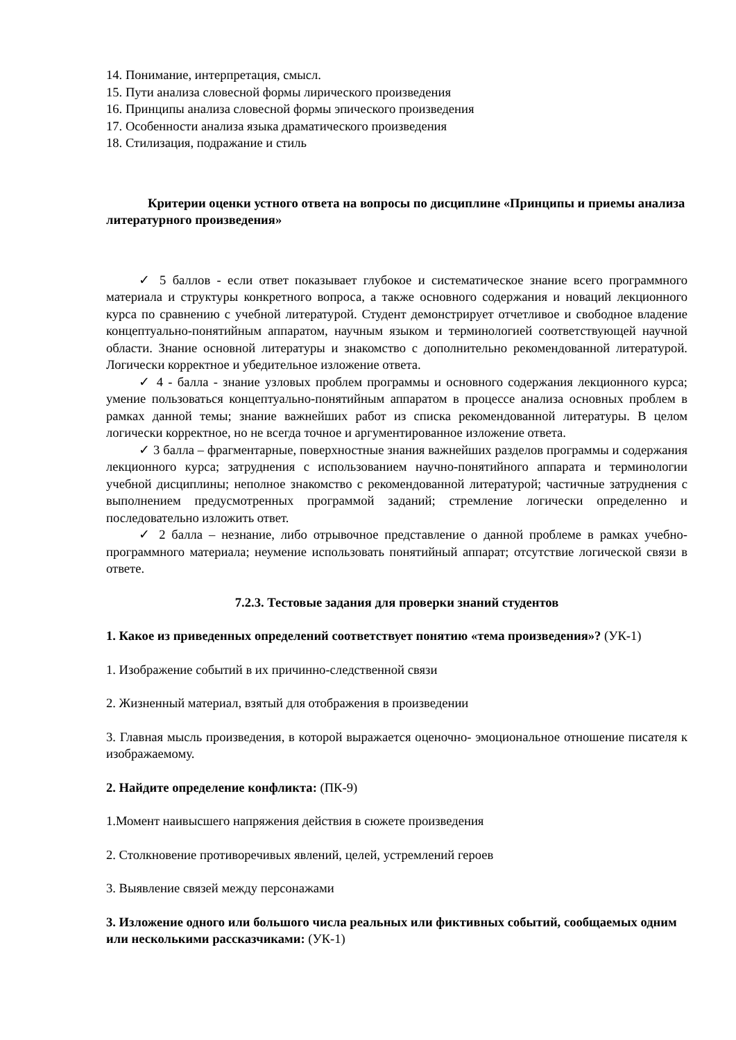14. Понимание, интерпретация, смысл.
15. Пути анализа словесной формы лирического произведения
16. Принципы анализа словесной формы эпического произведения
17. Особенности анализа языка драматического произведения
18. Стилизация, подражание и стиль
Критерии оценки устного ответа на вопросы по дисциплине «Принципы и приемы анализа литературного произведения»
✓ 5 баллов - если ответ показывает глубокое и систематическое знание всего программного материала и структуры конкретного вопроса, а также основного содержания и новаций лекционного курса по сравнению с учебной литературой. Студент демонстрирует отчетливое и свободное владение концептуально-понятийным аппаратом, научным языком и терминологией соответствующей научной области. Знание основной литературы и знакомство с дополнительно рекомендованной литературой. Логически корректное и убедительное изложение ответа.
✓ 4 - балла - знание узловых проблем программы и основного содержания лекционного курса; умение пользоваться концептуально-понятийным аппаратом в процессе анализа основных проблем в рамках данной темы; знание важнейших работ из списка рекомендованной литературы. В целом логически корректное, но не всегда точное и аргументированное изложение ответа.
✓ 3 балла – фрагментарные, поверхностные знания важнейших разделов программы и содержания лекционного курса; затруднения с использованием научно-понятийного аппарата и терминологии учебной дисциплины; неполное знакомство с рекомендованной литературой; частичные затруднения с выполнением предусмотренных программой заданий; стремление логически определенно и последовательно изложить ответ.
✓ 2 балла – незнание, либо отрывочное представление о данной проблеме в рамках учебно-программного материала; неумение использовать понятийный аппарат; отсутствие логической связи в ответе.
7.2.3. Тестовые задания для проверки знаний студентов
1. Какое из приведенных определений соответствует понятию «тема произведения»? (УК-1)
1. Изображение событий в их причинно-следственной связи
2. Жизненный материал, взятый для отображения в произведении
3. Главная мысль произведения, в которой выражается оценочно- эмоциональное отношение писателя к изображаемому.
2. Найдите определение конфликта: (ПК-9)
1.Момент наивысшего напряжения действия в сюжете произведения
2. Столкновение противоречивых явлений, целей, устремлений героев
3. Выявление связей между персонажами
3. Изложение одного или большого числа реальных или фиктивных событий, сообщаемых одним или несколькими рассказчиками: (УК-1)